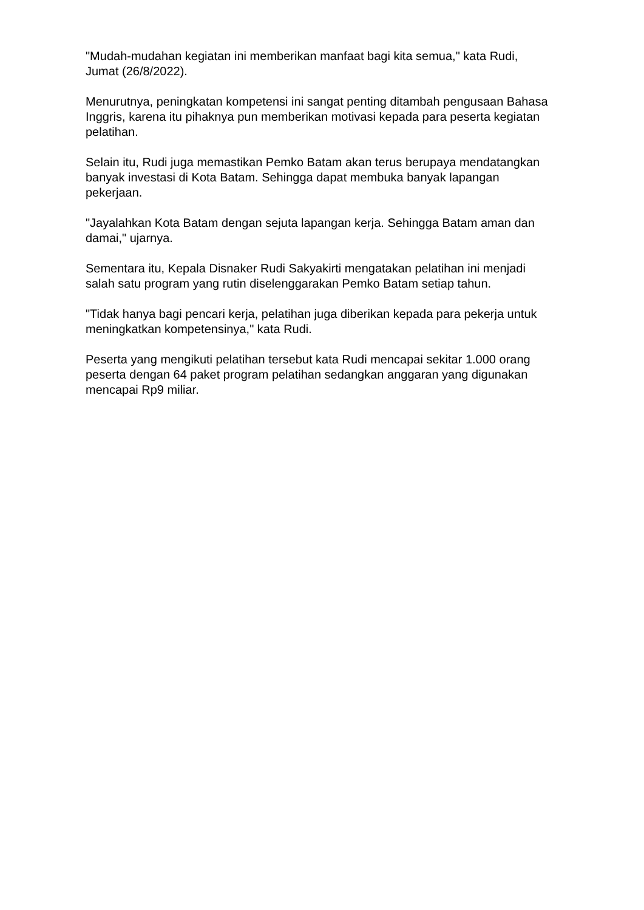"Mudah-mudahan kegiatan ini memberikan manfaat bagi kita semua," kata Rudi, Jumat (26/8/2022).
Menurutnya, peningkatan kompetensi ini sangat penting ditambah pengusaan Bahasa Inggris, karena itu pihaknya pun memberikan motivasi kepada para peserta kegiatan pelatihan.
Selain itu, Rudi juga memastikan Pemko Batam akan terus berupaya mendatangkan banyak investasi di Kota Batam. Sehingga dapat membuka banyak lapangan pekerjaan.
"Jayalahkan Kota Batam dengan sejuta lapangan kerja. Sehingga Batam aman dan damai," ujarnya.
Sementara itu, Kepala Disnaker Rudi Sakyakirti mengatakan pelatihan ini menjadi salah satu program yang rutin diselenggarakan Pemko Batam setiap tahun.
"Tidak hanya bagi pencari kerja, pelatihan juga diberikan kepada para pekerja untuk meningkatkan kompetensinya," kata Rudi.
Peserta yang mengikuti pelatihan tersebut kata Rudi mencapai sekitar 1.000 orang peserta dengan 64 paket program pelatihan sedangkan anggaran yang digunakan mencapai Rp9 miliar.